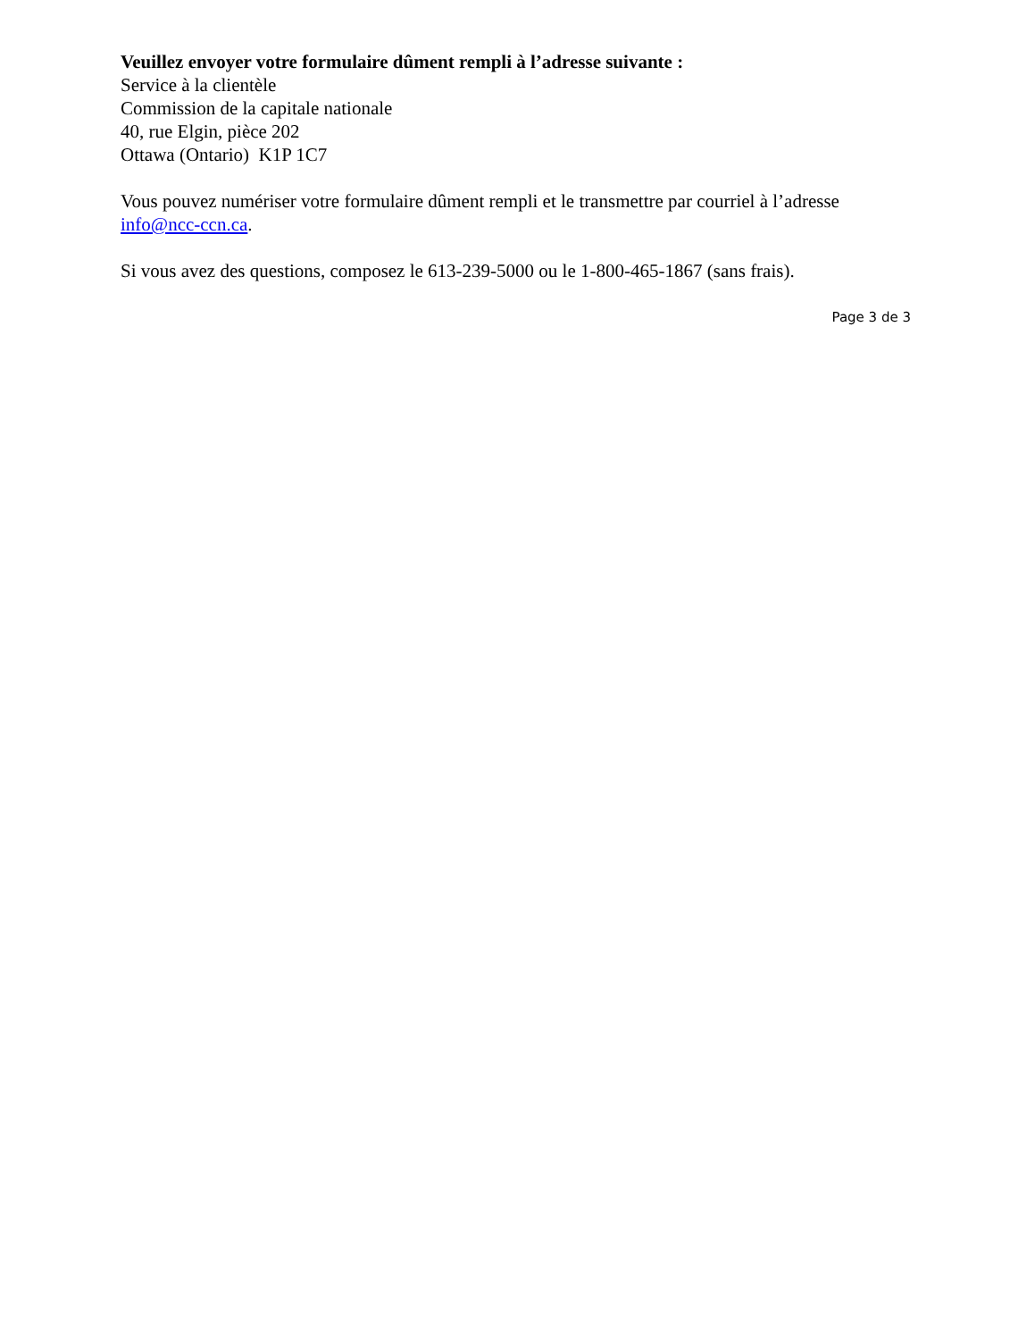Veuillez envoyer votre formulaire dûment rempli à l’adresse suivante :
Service à la clientèle
Commission de la capitale nationale
40, rue Elgin, pièce 202
Ottawa (Ontario) K1P 1C7
Vous pouvez numériser votre formulaire dûment rempli et le transmettre par courriel à l’adresse info@ncc-ccn.ca.
Si vous avez des questions, composez le 613-239-5000 ou le 1-800-465-1867 (sans frais).
Page 3 de 3